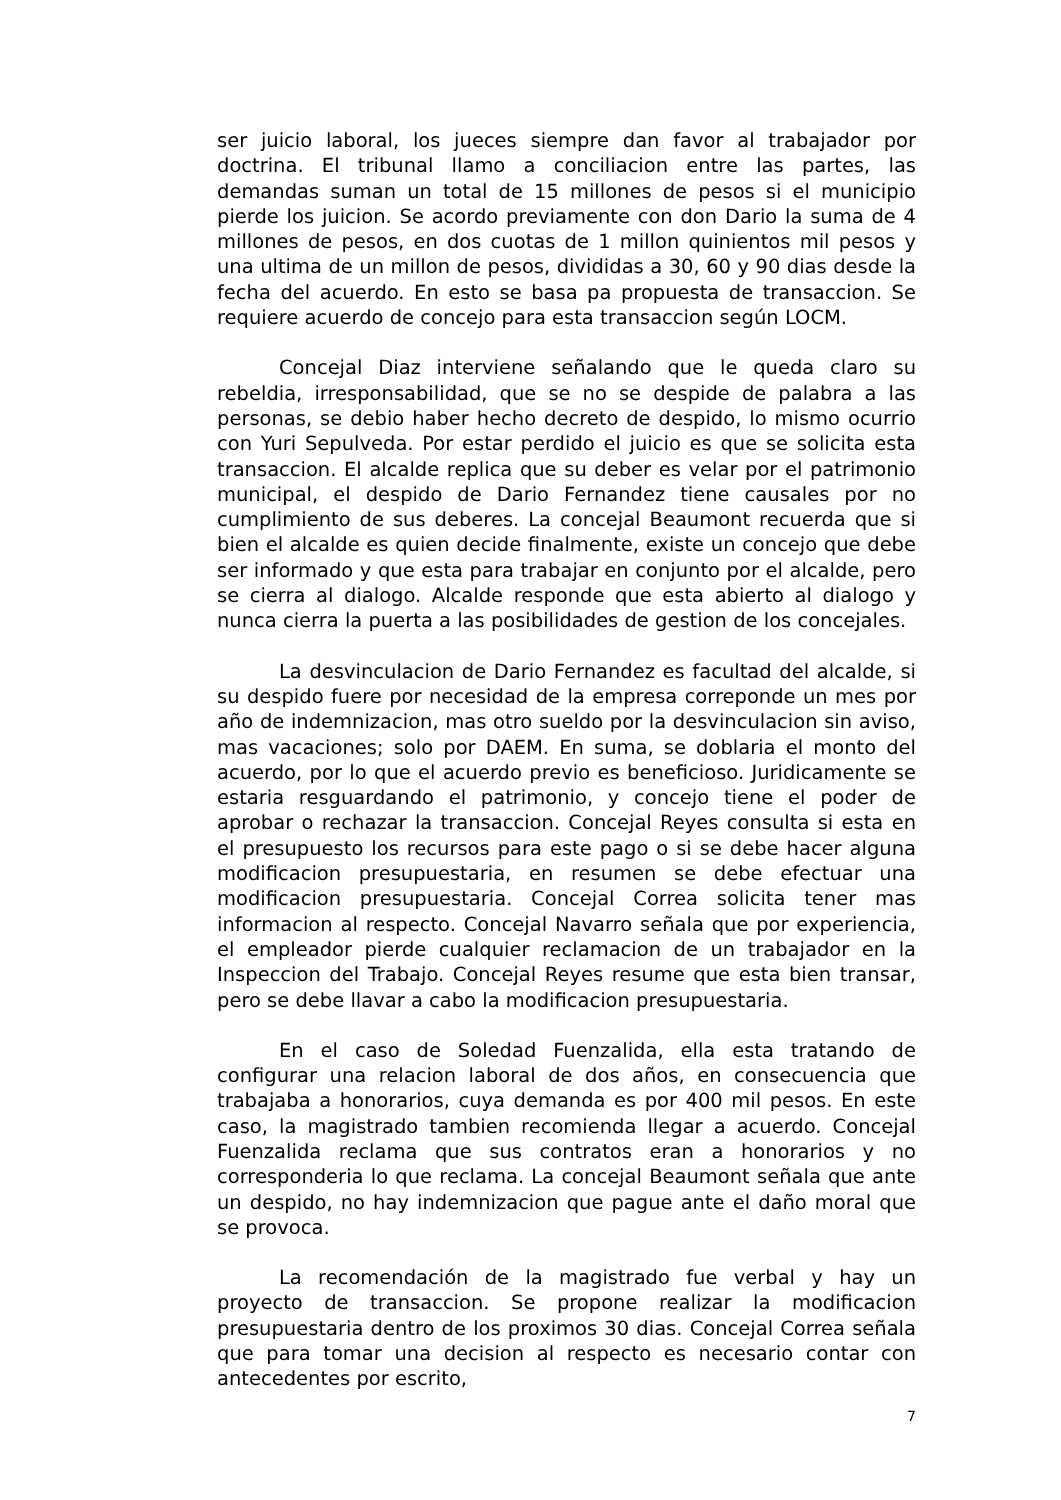ser juicio laboral, los jueces siempre dan favor al trabajador por doctrina. El tribunal llamo a conciliacion entre las partes, las demandas suman un total de 15 millones de pesos si el municipio pierde los juicion. Se acordo previamente con don Dario la suma de 4 millones de pesos, en dos cuotas de 1 millon quinientos mil pesos y una ultima de un millon de pesos, divididas a 30, 60 y 90 dias desde la fecha del acuerdo. En esto se basa pa propuesta de transaccion. Se requiere acuerdo de concejo para esta transaccion según LOCM.
Concejal Diaz interviene señalando que le queda claro su rebeldia, irresponsabilidad, que se no se despide de palabra a las personas, se debio haber hecho decreto de despido, lo mismo ocurrio con Yuri Sepulveda. Por estar perdido el juicio es que se solicita esta transaccion. El alcalde replica que su deber es velar por el patrimonio municipal, el despido de Dario Fernandez tiene causales por no cumplimiento de sus deberes. La concejal Beaumont recuerda que si bien el alcalde es quien decide finalmente, existe un concejo que debe ser informado y que esta para trabajar en conjunto por el alcalde, pero se cierra al dialogo. Alcalde responde que esta abierto al dialogo y nunca cierra la puerta a las posibilidades de gestion de los concejales.
La desvinculacion de Dario Fernandez es facultad del alcalde, si su despido fuere por necesidad de la empresa correponde un mes por año de indemnizacion, mas otro sueldo por la desvinculacion sin aviso, mas vacaciones; solo por DAEM. En suma, se doblaria el monto del acuerdo, por lo que el acuerdo previo es beneficioso. Juridicamente se estaria resguardando el patrimonio, y concejo tiene el poder de aprobar o rechazar la transaccion. Concejal Reyes consulta si esta en el presupuesto los recursos para este pago o si se debe hacer alguna modificacion presupuestaria, en resumen se debe efectuar una modificacion presupuestaria. Concejal Correa solicita tener mas informacion al respecto. Concejal Navarro señala que por experiencia, el empleador pierde cualquier reclamacion de un trabajador en la Inspeccion del Trabajo. Concejal Reyes resume que esta bien transar, pero se debe llavar a cabo la modificacion presupuestaria.
En el caso de Soledad Fuenzalida, ella esta tratando de configurar una relacion laboral de dos años, en consecuencia que trabajaba a honorarios, cuya demanda es por 400 mil pesos. En este caso, la magistrado tambien recomienda llegar a acuerdo. Concejal Fuenzalida reclama que sus contratos eran a honorarios y no corresponderia lo que reclama. La concejal Beaumont señala que ante un despido, no hay indemnizacion que pague ante el daño moral que se provoca.
La recomendación de la magistrado fue verbal y hay un proyecto de transaccion. Se propone realizar la modificacion presupuestaria dentro de los proximos 30 dias. Concejal Correa señala que para tomar una decision al respecto es necesario contar con antecedentes por escrito,
7